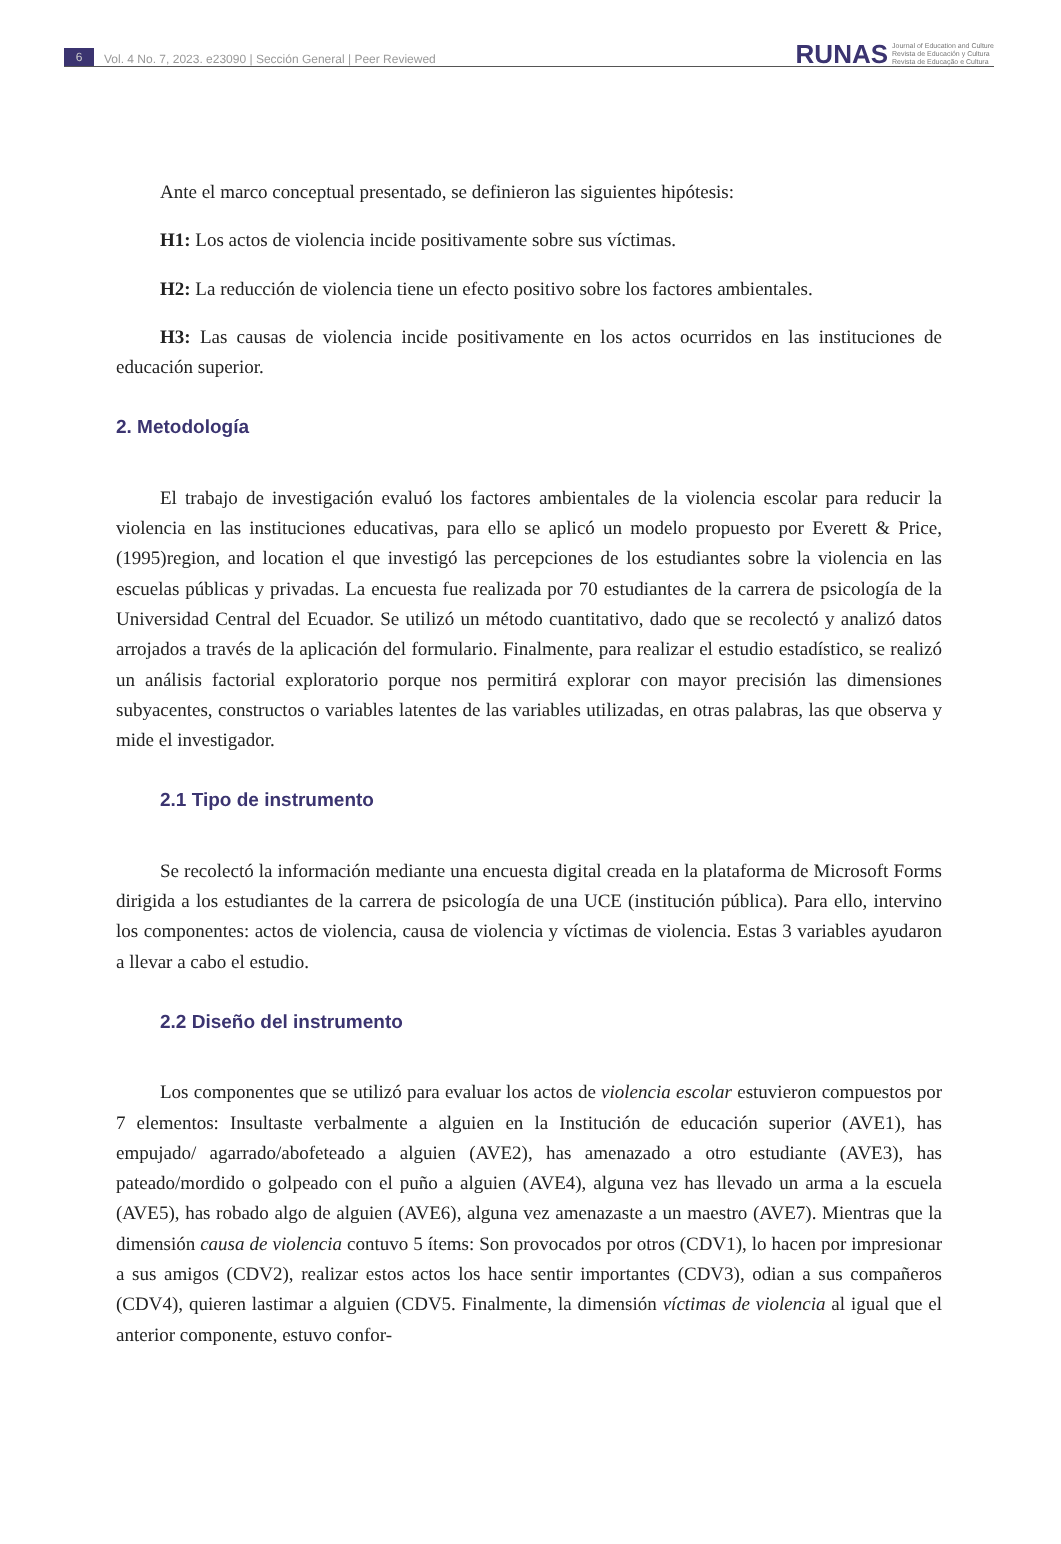6
Vol. 4 No. 7, 2023. e23090 | Sección General | Peer Reviewed
RUNAS Journal of Education and Culture
Revista de Educación y Cultura
Revista de Educação e Cultura
Ante el marco conceptual presentado, se definieron las siguientes hipótesis:
H1: Los actos de violencia incide positivamente sobre sus víctimas.
H2: La reducción de violencia tiene un efecto positivo sobre los factores ambientales.
H3: Las causas de violencia incide positivamente en los actos ocurridos en las instituciones de educación superior.
2. Metodología
El trabajo de investigación evaluó los factores ambientales de la violencia escolar para reducir la violencia en las instituciones educativas, para ello se aplicó un modelo propuesto por Everett & Price, (1995)region, and location el que investigó las percepciones de los estudiantes sobre la violencia en las escuelas públicas y privadas. La encuesta fue realizada por 70 estudiantes de la carrera de psicología de la Universidad Central del Ecuador. Se utilizó un método cuantitativo, dado que se recolectó y analizó datos arrojados a través de la aplicación del formulario. Finalmente, para realizar el estudio estadístico, se realizó un análisis factorial exploratorio porque nos permitirá explorar con mayor precisión las dimensiones subyacentes, constructos o variables latentes de las variables utilizadas, en otras palabras, las que observa y mide el investigador.
2.1 Tipo de instrumento
Se recolectó la información mediante una encuesta digital creada en la plataforma de Microsoft Forms dirigida a los estudiantes de la carrera de psicología de una UCE (institución pública). Para ello, intervino los componentes: actos de violencia, causa de violencia y víctimas de violencia. Estas 3 variables ayudaron a llevar a cabo el estudio.
2.2 Diseño del instrumento
Los componentes que se utilizó para evaluar los actos de violencia escolar estuvieron compuestos por 7 elementos: Insultaste verbalmente a alguien en la Institución de educación superior (AVE1), has empujado/ agarrado/abofeteado a alguien (AVE2), has amenazado a otro estudiante (AVE3), has pateado/mordido o golpeado con el puño a alguien (AVE4), alguna vez has llevado un arma a la escuela (AVE5), has robado algo de alguien (AVE6), alguna vez amenazaste a un maestro (AVE7). Mientras que la dimensión causa de violencia contuvo 5 ítems: Son provocados por otros (CDV1), lo hacen por impresionar a sus amigos (CDV2), realizar estos actos los hace sentir importantes (CDV3), odian a sus compañeros (CDV4), quieren lastimar a alguien (CDV5. Finalmente, la dimensión víctimas de violencia al igual que el anterior componente, estuvo confor-